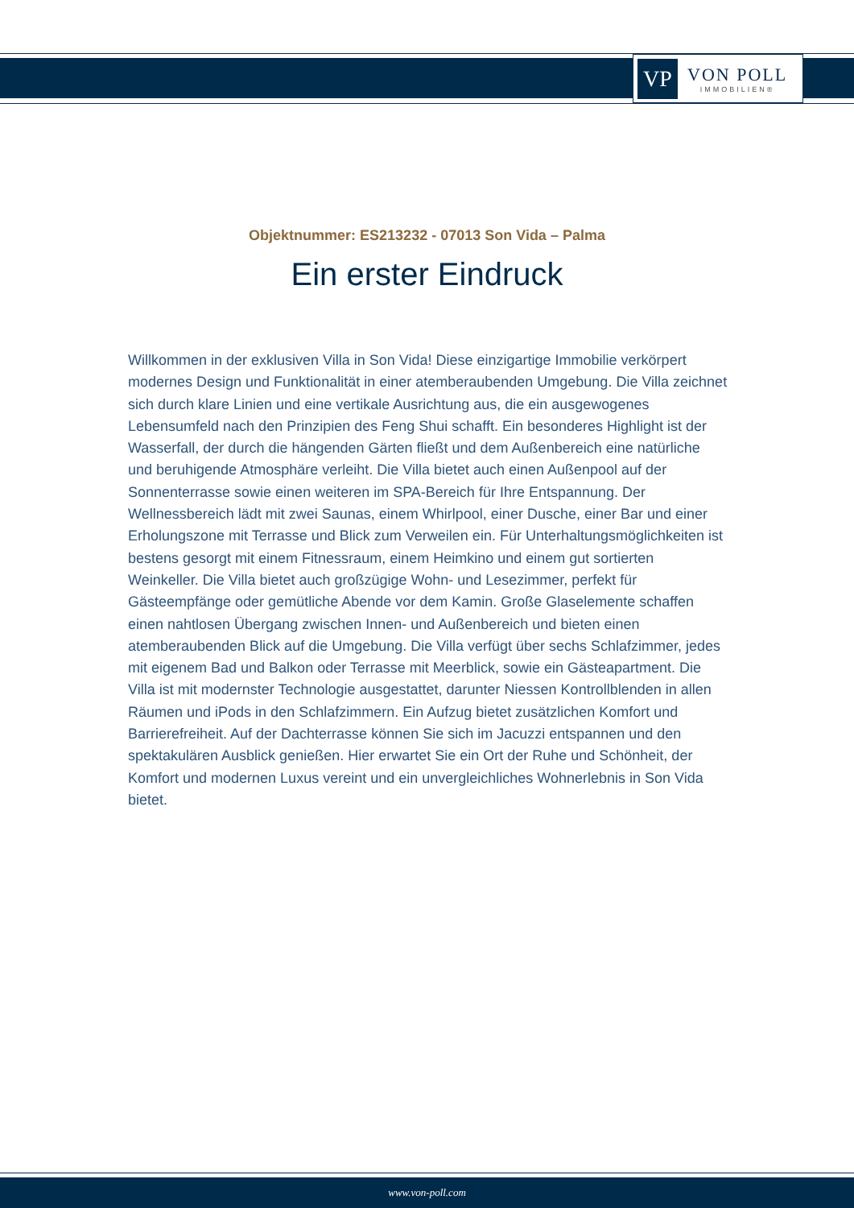VP
VON POLL
IMMOBILIEN®
Objektnummer: ES213232 - 07013 Son Vida – Palma
Ein erster Eindruck
Willkommen in der exklusiven Villa in Son Vida! Diese einzigartige Immobilie verkörpert modernes Design und Funktionalität in einer atemberaubenden Umgebung. Die Villa zeichnet sich durch klare Linien und eine vertikale Ausrichtung aus, die ein ausgewogenes Lebensumfeld nach den Prinzipien des Feng Shui schafft. Ein besonderes Highlight ist der Wasserfall, der durch die hängenden Gärten fließt und dem Außenbereich eine natürliche und beruhigende Atmosphäre verleiht. Die Villa bietet auch einen Außenpool auf der Sonnenterrasse sowie einen weiteren im SPA-Bereich für Ihre Entspannung. Der Wellnessbereich lädt mit zwei Saunas, einem Whirlpool, einer Dusche, einer Bar und einer Erholungszone mit Terrasse und Blick zum Verweilen ein. Für Unterhaltungsmöglichkeiten ist bestens gesorgt mit einem Fitnessraum, einem Heimkino und einem gut sortierten Weinkeller. Die Villa bietet auch großzügige Wohn- und Lesezimmer, perfekt für Gästeempfänge oder gemütliche Abende vor dem Kamin. Große Glaselemente schaffen einen nahtlosen Übergang zwischen Innen- und Außenbereich und bieten einen atemberaubenden Blick auf die Umgebung. Die Villa verfügt über sechs Schlafzimmer, jedes mit eigenem Bad und Balkon oder Terrasse mit Meerblick, sowie ein Gästeapartment. Die Villa ist mit modernster Technologie ausgestattet, darunter Niessen Kontrollblenden in allen Räumen und iPods in den Schlafzimmern. Ein Aufzug bietet zusätzlichen Komfort und Barrierefreiheit. Auf der Dachterrasse können Sie sich im Jacuzzi entspannen und den spektakulären Ausblick genießen. Hier erwartet Sie ein Ort der Ruhe und Schönheit, der Komfort und modernen Luxus vereint und ein unvergleichliches Wohnerlebnis in Son Vida bietet.
www.von-poll.com